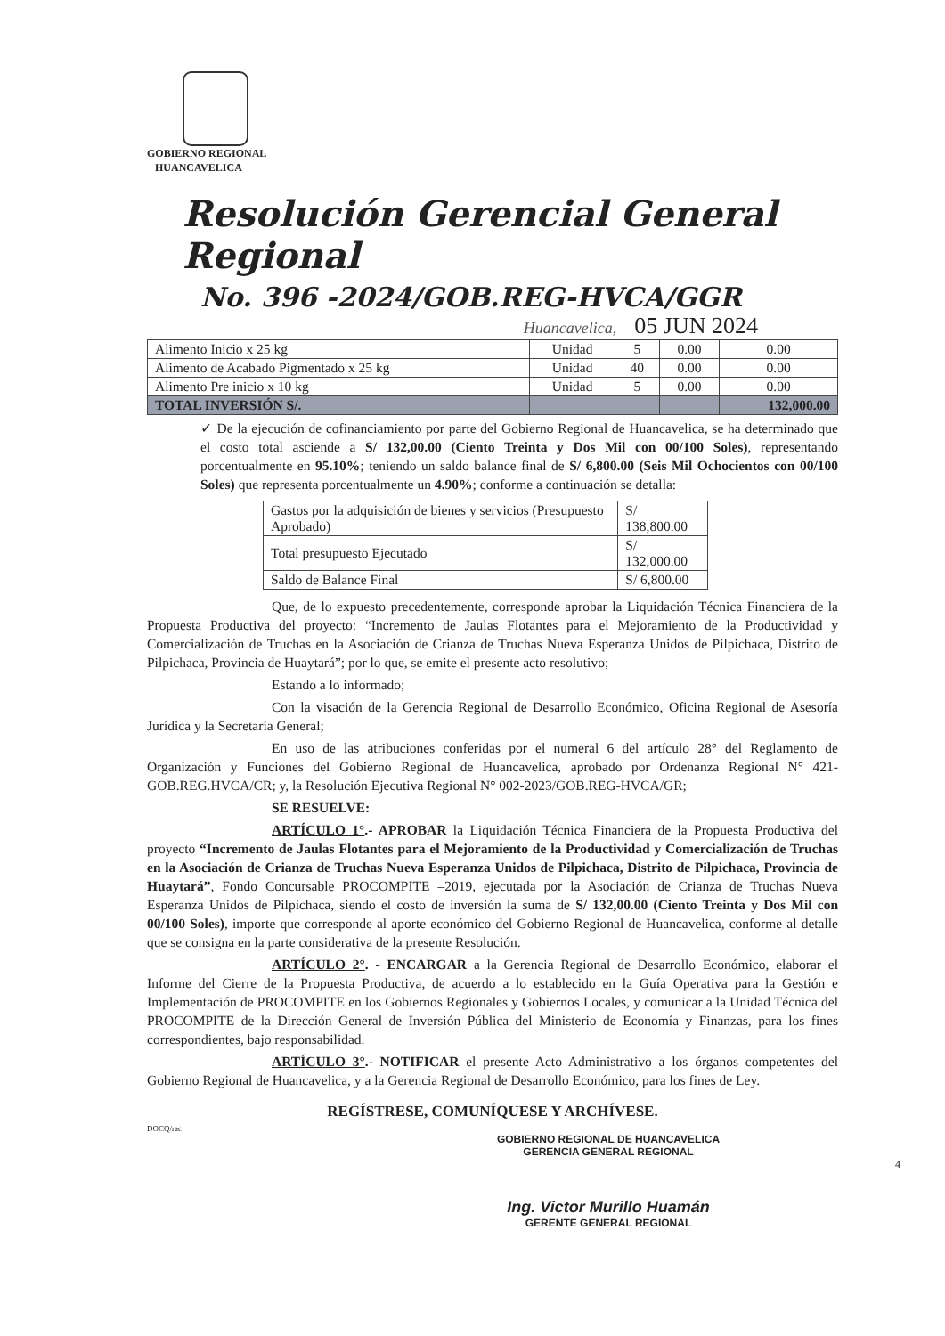GOBIERNO REGIONAL
HUANCAVELICA
Resolución Gerencial General Regional
No. 396 -2024/GOB.REG-HVCA/GGR
Huancavelica, 05 JUN 2024
| Alimento Inicio x 25 kg | Unidad | 5 | 0.00 | 0.00 |
| Alimento de Acabado Pigmentado x 25 kg | Unidad | 40 | 0.00 | 0.00 |
| Alimento Pre inicio x 10 kg | Unidad | 5 | 0.00 | 0.00 |
| TOTAL INVERSIÓN S/. | | | | 132,000.00 |
✓ De la ejecución de cofinanciamiento por parte del Gobierno Regional de Huancavelica, se ha determinado que el costo total asciende a S/ 132,00.00 (Ciento Treinta y Dos Mil con 00/100 Soles), representando porcentualmente en 95.10%; teniendo un saldo balance final de S/ 6,800.00 (Seis Mil Ochocientos con 00/100 Soles) que representa porcentualmente un 4.90%; conforme a continuación se detalla:
| Gastos por la adquisición de bienes y servicios (Presupuesto Aprobado) | S/ 138,800.00 |
| Total presupuesto Ejecutado | S/ 132,000.00 |
| Saldo de Balance Final | S/ 6,800.00 |
Que, de lo expuesto precedentemente, corresponde aprobar la Liquidación Técnica Financiera de la Propuesta Productiva del proyecto: “Incremento de Jaulas Flotantes para el Mejoramiento de la Productividad y Comercialización de Truchas en la Asociación de Crianza de Truchas Nueva Esperanza Unidos de Pilpichaca, Distrito de Pilpichaca, Provincia de Huaytará”; por lo que, se emite el presente acto resolutivo;
Estando a lo informado;
Con la visación de la Gerencia Regional de Desarrollo Económico, Oficina Regional de Asesoría Jurídica y la Secretaría General;
En uso de las atribuciones conferidas por el numeral 6 del artículo 28° del Reglamento de Organización y Funciones del Gobierno Regional de Huancavelica, aprobado por Ordenanza Regional N° 421-GOB.REG.HVCA/CR; y, la Resolución Ejecutiva Regional N° 002-2023/GOB.REG-HVCA/GR;
SE RESUELVE:
ARTÍCULO 1°.- APROBAR la Liquidación Técnica Financiera de la Propuesta Productiva del proyecto “Incremento de Jaulas Flotantes para el Mejoramiento de la Productividad y Comercialización de Truchas en la Asociación de Crianza de Truchas Nueva Esperanza Unidos de Pilpichaca, Distrito de Pilpichaca, Provincia de Huaytará”, Fondo Concursable PROCOMPITE –2019, ejecutada por la Asociación de Crianza de Truchas Nueva Esperanza Unidos de Pilpichaca, siendo el costo de inversión la suma de S/ 132,00.00 (Ciento Treinta y Dos Mil con 00/100 Soles), importe que corresponde al aporte económico del Gobierno Regional de Huancavelica, conforme al detalle que se consigna en la parte considerativa de la presente Resolución.
ARTÍCULO 2°. - ENCARGAR a la Gerencia Regional de Desarrollo Económico, elaborar el Informe del Cierre de la Propuesta Productiva, de acuerdo a lo establecido en la Guía Operativa para la Gestión e Implementación de PROCOMPITE en los Gobiernos Regionales y Gobiernos Locales, y comunicar a la Unidad Técnica del PROCOMPITE de la Dirección General de Inversión Pública del Ministerio de Economía y Finanzas, para los fines correspondientes, bajo responsabilidad.
ARTÍCULO 3°.- NOTIFICAR el presente Acto Administrativo a los órganos competentes del Gobierno Regional de Huancavelica, y a la Gerencia Regional de Desarrollo Económico, para los fines de Ley.
REGÍSTRESE, COMUNÍQUESE Y ARCHÍVESE.
DOCQ/rac
GOBIERNO REGIONAL DE HUANCAVELICA
GERENCIA GENERAL REGIONAL
4
Ing. Victor Murillo Huamán
GERENTE GENERAL REGIONAL